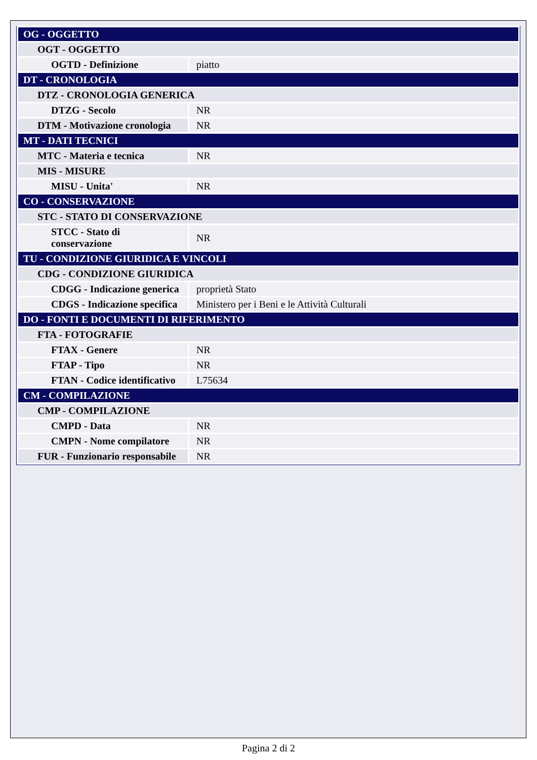| OG - OGGETTO | |
| OGT - OGGETTO | |
| OGTD - Definizione | piatto |
| DT - CRONOLOGIA | |
| DTZ - CRONOLOGIA GENERICA | |
| DTZG - Secolo | NR |
| DTM - Motivazione cronologia | NR |
| MT - DATI TECNICI | |
| MTC - Materia e tecnica | NR |
| MIS - MISURE | |
| MISU - Unita' | NR |
| CO - CONSERVAZIONE | |
| STC - STATO DI CONSERVAZIONE | |
| STCC - Stato di conservazione | NR |
| TU - CONDIZIONE GIURIDICA E VINCOLI | |
| CDG - CONDIZIONE GIURIDICA | |
| CDGG - Indicazione generica | proprietà Stato |
| CDGS - Indicazione specifica | Ministero per i Beni e le Attività Culturali |
| DO - FONTI E DOCUMENTI DI RIFERIMENTO | |
| FTA - FOTOGRAFIE | |
| FTAX - Genere | NR |
| FTAP - Tipo | NR |
| FTAN - Codice identificativo | L75634 |
| CM - COMPILAZIONE | |
| CMP - COMPILAZIONE | |
| CMPD - Data | NR |
| CMPN - Nome compilatore | NR |
| FUR - Funzionario responsabile | NR |
Pagina 2 di 2